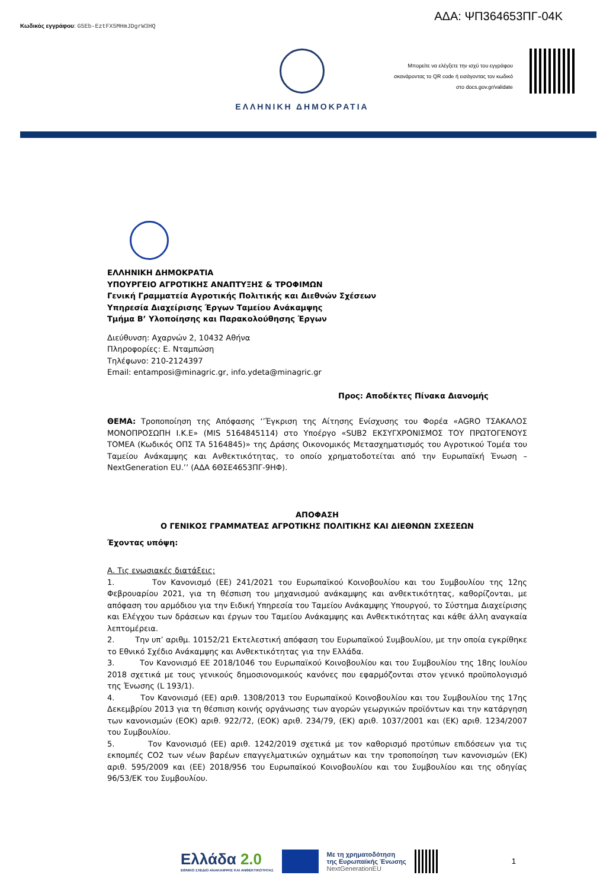Κωδικός εγγράφου: G5Eb-EztFX5MHmJDgrW3HQ
ΑΔΑ: ΨΠ364653ΠΓ-04Κ
ΕΛΛΗΝΙΚΗ ΔΗΜΟΚΡΑΤΙΑ
Μπορείτε να ελέγξετε την ισχύ του εγγράφου
σκανάροντας το QR code ή εισάγοντας τον κωδικό
στο docs.gov.gr/validate
ΕΛΛΗΝΙΚΗ ΔΗΜΟΚΡΑΤΙΑ
ΥΠΟΥΡΓΕΙΟ ΑΓΡΟΤΙΚΗΣ ΑΝΑΠΤΥΞΗΣ & ΤΡΟΦΙΜΩΝ
Γενική Γραμματεία Αγροτικής Πολιτικής και Διεθνών Σχέσεων
Υπηρεσία Διαχείρισης Έργων Ταμείου Ανάκαμψης
Τμήμα Β’ Υλοποίησης και Παρακολούθησης Έργων
Διεύθυνση: Αχαρνών 2, 10432 Αθήνα
Πληροφορίες: Ε. Νταμπώση
Τηλέφωνο: 210-2124397
Email: entamposi@minagric.gr, info.ydeta@minagric.gr
Προς: Αποδέκτες Πίνακα Διανομής
ΘΕΜΑ: Τροποποίηση της Απόφασης ‘’Έγκριση της Αίτησης Ενίσχυσης του Φορέα «AGRO ΤΣΑΚΑΛΟΣ ΜΟΝΟΠΡΟΣΩΠΗ Ι.Κ.Ε» (MIS 5164845114) στο Υποέργο «SUB2 ΕΚΣΥΓΧΡΟΝΙΣΜΟΣ ΤΟΥ ΠΡΩΤΟΓΕΝΟΥΣ ΤΟΜΕΑ (Κωδικός ΟΠΣ ΤΑ 5164845)» της Δράσης Οικονομικός Μετασχηματισμός του Αγροτικού Τομέα του Ταμείου Ανάκαμψης και Ανθεκτικότητας, το οποίο χρηματοδοτείται από την Ευρωπαϊκή Ένωση – NextGeneration EU.’’ (ΑΔΑ 6ΘΣΕ4653ΠΓ-9ΗΦ).
ΑΠΟΦΑΣΗ
Ο ΓΕΝΙΚΟΣ ΓΡΑΜΜΑΤΕΑΣ ΑΓΡΟΤΙΚΗΣ ΠΟΛΙΤΙΚΗΣ ΚΑΙ ΔΙΕΘΝΩΝ ΣΧΕΣΕΩΝ
Έχοντας υπόψη:
Α. Τις ενωσιακές διατάξεις:
1. Τον Κανονισμό (ΕΕ) 241/2021 του Ευρωπαϊκού Κοινοβουλίου και του Συμβουλίου της 12ης Φεβρουαρίου 2021, για τη θέσπιση του μηχανισμού ανάκαμψης και ανθεκτικότητας, καθορίζονται, με απόφαση του αρμόδιου για την Ειδική Υπηρεσία του Ταμείου Ανάκαμψης Υπουργού, το Σύστημα Διαχείρισης και Ελέγχου των δράσεων και έργων του Ταμείου Ανάκαμψης και Ανθεκτικότητας και κάθε άλλη αναγκαία λεπτομέρεια.
2. Την υπ’ αριθμ. 10152/21 Εκτελεστική απόφαση του Ευρωπαϊκού Συμβουλίου, με την οποία εγκρίθηκε το Εθνικό Σχέδιο Ανάκαμψης και Ανθεκτικότητας για την Ελλάδα.
3. Τον Κανονισμό ΕΕ 2018/1046 του Ευρωπαϊκού Κοινοβουλίου και του Συμβουλίου της 18ης Ιουλίου 2018 σχετικά με τους γενικούς δημοσιονομικούς κανόνες που εφαρμόζονται στον γενικό προϋπολογισμό της Ένωσης (L 193/1).
4. Τον Κανονισμό (ΕΕ) αριθ. 1308/2013 του Ευρωπαϊκού Κοινοβουλίου και του Συμβουλίου της 17ης Δεκεμβρίου 2013 για τη θέσπιση κοινής οργάνωσης των αγορών γεωργικών προϊόντων και την κατάργηση των κανονισμών (ΕΟΚ) αριθ. 922/72, (ΕΟΚ) αριθ. 234/79, (ΕΚ) αριθ. 1037/2001 και (ΕΚ) αριθ. 1234/2007 του Συμβουλίου.
5. Τον Κανονισμό (ΕΕ) αριθ. 1242/2019 σχετικά με τον καθορισμό προτύπων επιδόσεων για τις εκπομπές CO2 των νέων βαρέων επαγγελματικών οχημάτων και την τροποποίηση των κανονισμών (ΕΚ) αριθ. 595/2009 και (ΕΕ) 2018/956 του Ευρωπαϊκού Κοινοβουλίου και του Συμβουλίου και της οδηγίας 96/53/ΕΚ του Συμβουλίου.
Ελλάδα 2.0
ΕΘΝΙΚΟ ΣΧΕΔΙΟ ΑΝΑΚΑΜΨΗΣ ΚΑΙ ΑΝΘΕΚΤΙΚΟΤΗΤΑΣ
Με τη χρηματοδότηση
της Ευρωπαϊκής Ένωσης
NextGenerationEU
1